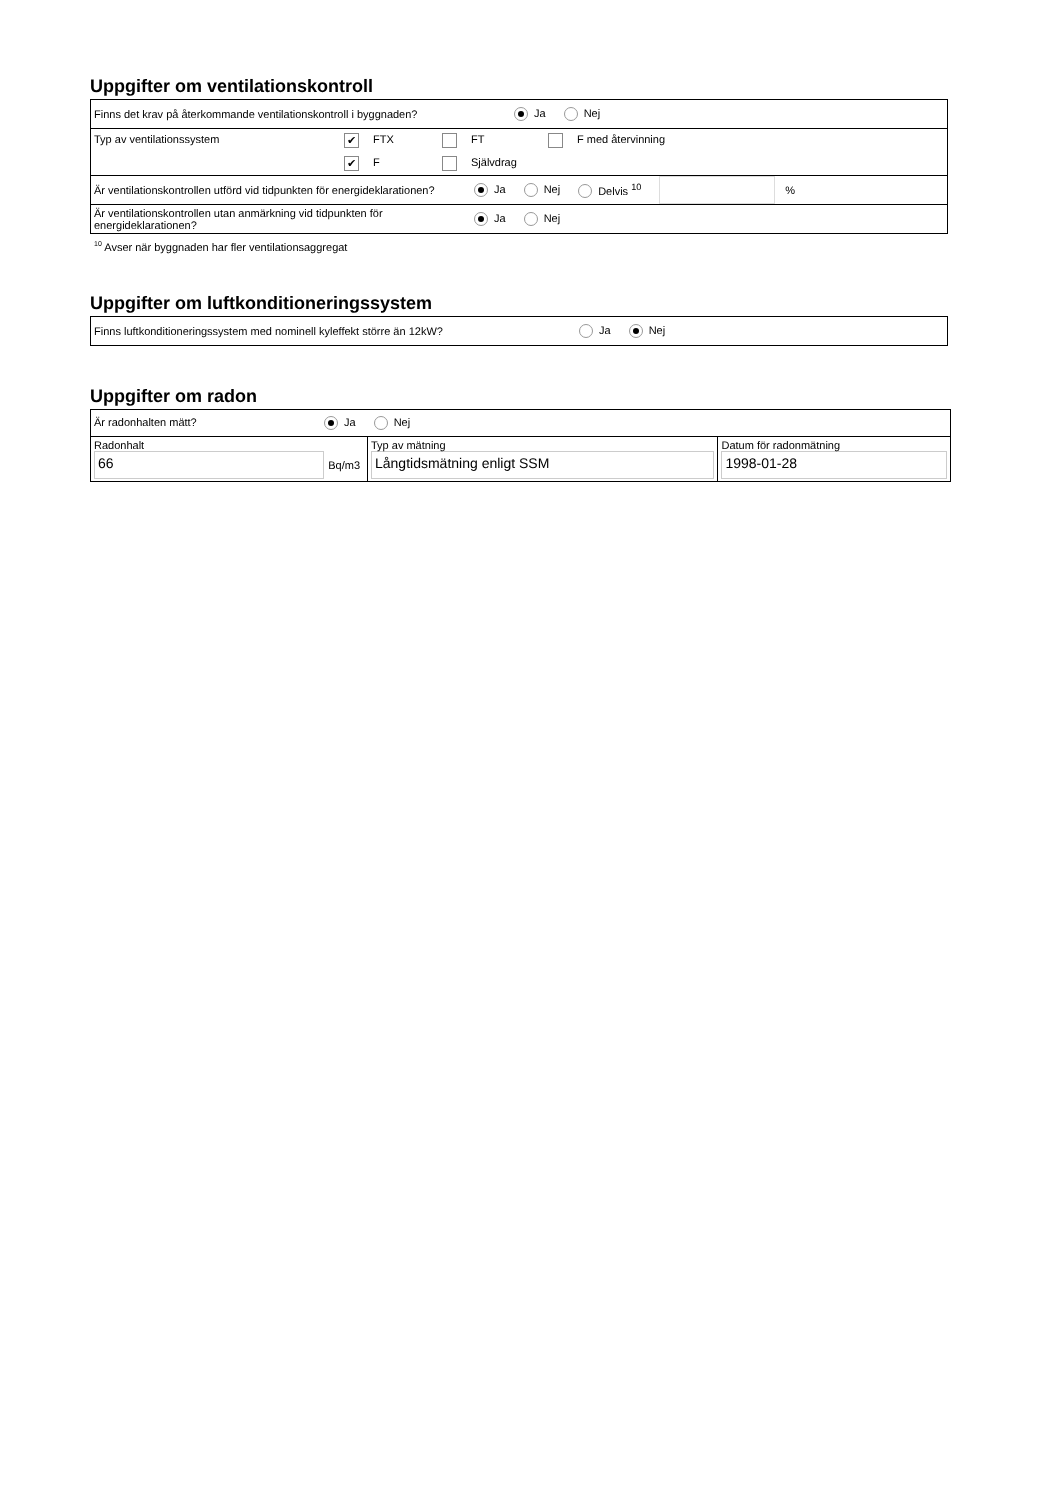Uppgifter om ventilationskontroll
Finns det krav på återkommande ventilationskontroll i byggnaden? Ja Nej
Typ av ventilationssystem ✔ FTX FT F med återvinning
✔ F Självdrag
Är ventilationskontrollen utförd vid tidpunkten för energideklarationen? Ja Nej Delvis <sup>10</sup> %
Är ventilationskontrollen utan anmärkning vid tidpunkten för energideklarationen? Ja Nej
<sup>10</sup> Avser när byggnaden har fler ventilationsaggregat
Uppgifter om luftkonditioneringssystem
Finns luftkonditioneringssystem med nominell kyleffekt större än 12kW? Ja Nej
Uppgifter om radon
| Är radonhalten mätt? Ja Nej | | |
| Radonhalt 66 Bq/m3 | Typ av mätning Långtidsmätning enligt SSM | Datum för radonmätning 1998-01-28 |